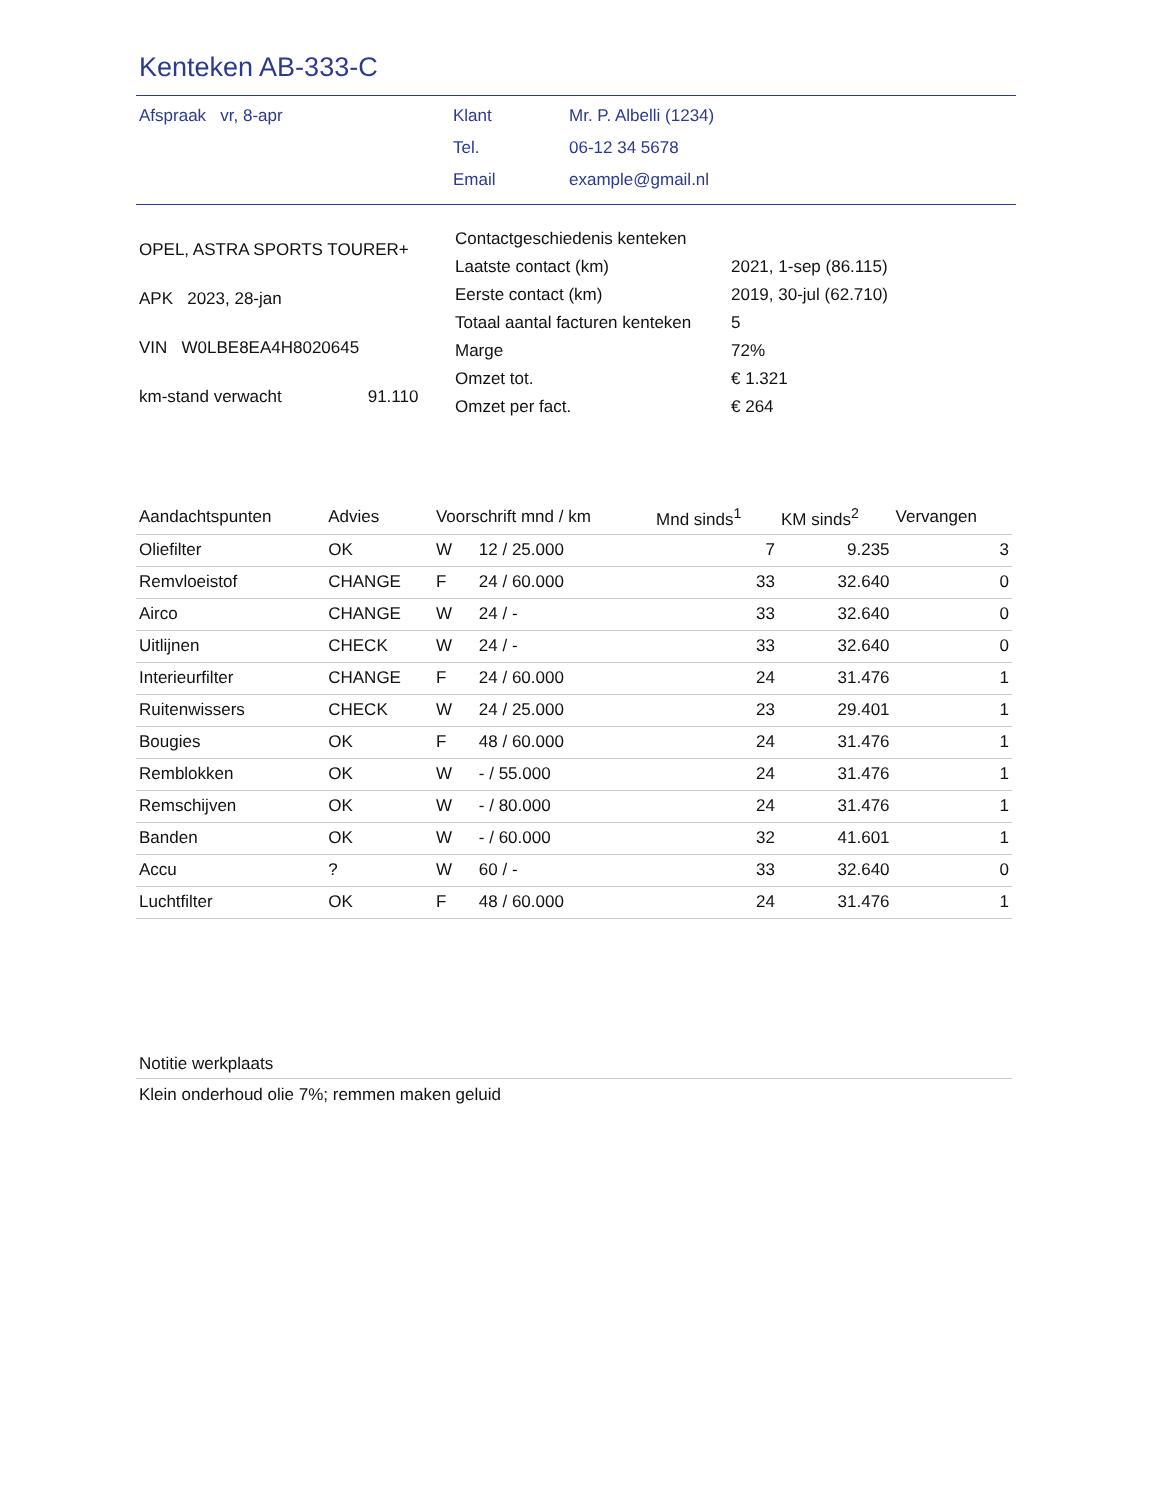Kenteken AB-333-C
| Afspraak vr, 8-apr | Klant | Mr. P. Albelli (1234) |
| | Tel. | 06-12 34 5678 |
| | Email | example@gmail.nl |
| OPEL, ASTRA SPORTS TOURER+ | |
| APK 2023, 28-jan | |
| VIN W0LBE8EA4H8020645 | |
| km-stand verwacht | 91.110 |
| Contactgeschiedenis kenteken | |
| Laatste contact (km) | 2021, 1-sep (86.115) |
| Eerste contact (km) | 2019, 30-jul (62.710) |
| Totaal aantal facturen kenteken | 5 |
| Marge | 72% |
| Omzet tot. | € 1.321 |
| Omzet per fact. | € 264 |
| Aandachtspunten | Advies | Voorschrift mnd / km | | Mnd sinds<sup>1</sup> | KM sinds<sup>2</sup> | Vervangen |
| --- | --- | --- | --- | --- | --- | --- |
| Oliefilter | OK | W | 12 / 25.000 | 7 | 9.235 | 3 |
| Remvloeistof | CHANGE | F | 24 / 60.000 | 33 | 32.640 | 0 |
| Airco | CHANGE | W | 24 / - | 33 | 32.640 | 0 |
| Uitlijnen | CHECK | W | 24 / - | 33 | 32.640 | 0 |
| Interieurfilter | CHANGE | F | 24 / 60.000 | 24 | 31.476 | 1 |
| Ruitenwissers | CHECK | W | 24 / 25.000 | 23 | 29.401 | 1 |
| Bougies | OK | F | 48 / 60.000 | 24 | 31.476 | 1 |
| Remblokken | OK | W | - / 55.000 | 24 | 31.476 | 1 |
| Remschijven | OK | W | - / 80.000 | 24 | 31.476 | 1 |
| Banden | OK | W | - / 60.000 | 32 | 41.601 | 1 |
| Accu | ? | W | 60 / - | 33 | 32.640 | 0 |
| Luchtfilter | OK | F | 48 / 60.000 | 24 | 31.476 | 1 |
Notitie werkplaats
Klein onderhoud olie 7%; remmen maken geluid